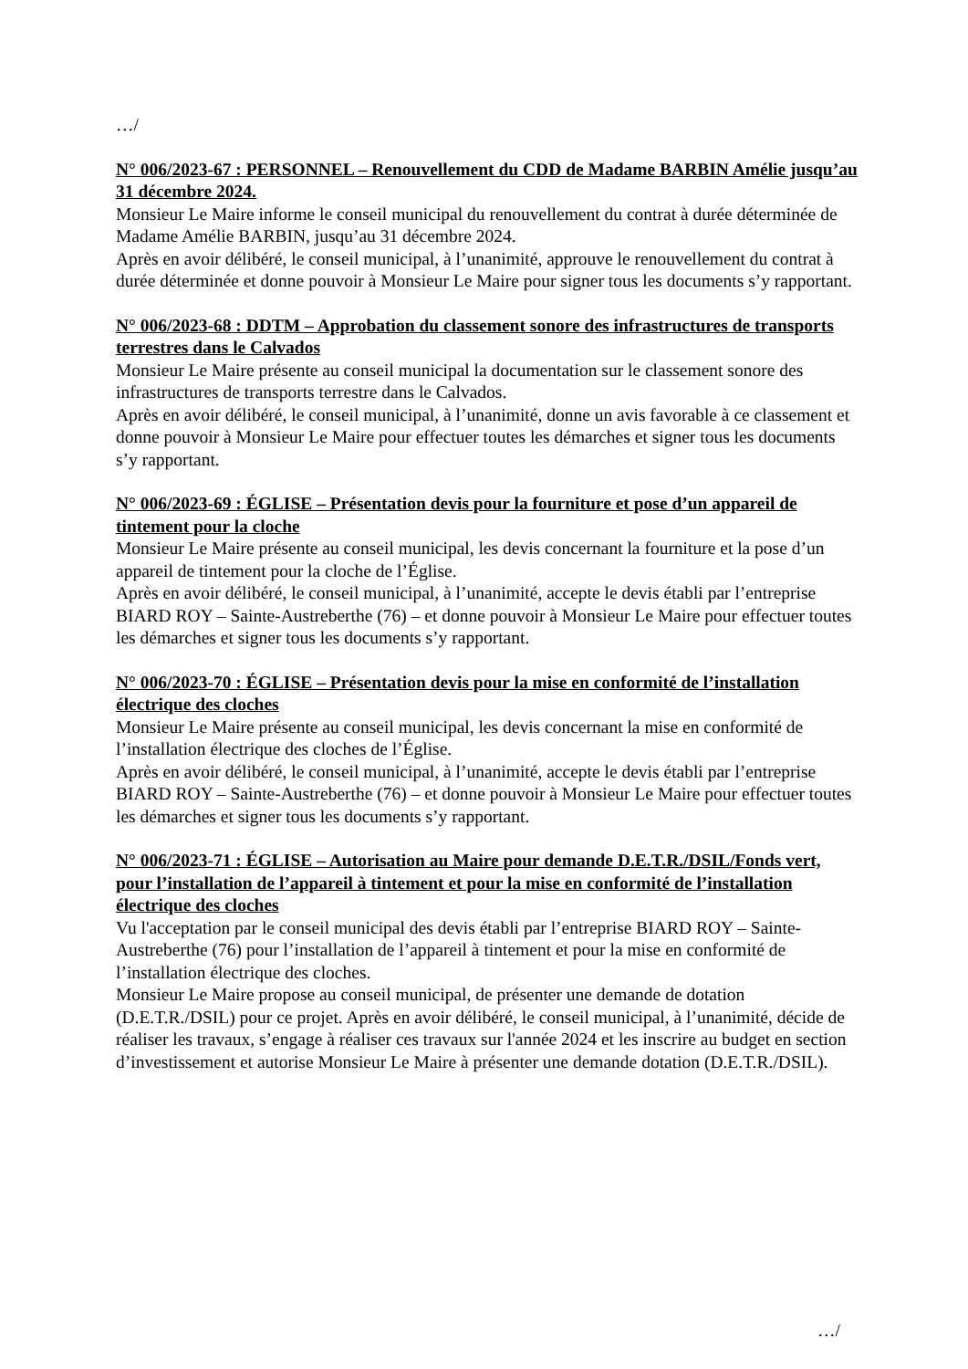…/
N° 006/2023-67 : PERSONNEL – Renouvellement du CDD de Madame BARBIN Amélie jusqu’au 31 décembre 2024.
Monsieur Le Maire informe le conseil municipal du renouvellement du contrat à durée déterminée de Madame Amélie BARBIN, jusqu’au 31 décembre 2024.
Après en avoir délibéré, le conseil municipal, à l’unanimité, approuve le renouvellement du contrat à durée déterminée et donne pouvoir à Monsieur Le Maire pour signer tous les documents s’y rapportant.
N° 006/2023-68 : DDTM – Approbation du classement sonore des infrastructures de transports terrestres dans le Calvados
Monsieur Le Maire présente au conseil municipal la documentation sur le classement sonore des infrastructures de transports terrestre dans le Calvados.
Après en avoir délibéré, le conseil municipal, à l’unanimité, donne un avis favorable à ce classement et donne pouvoir à Monsieur Le Maire pour effectuer toutes les démarches et signer tous les documents s’y rapportant.
N° 006/2023-69 : ÉGLISE – Présentation devis pour la fourniture et pose d’un appareil de tintement pour la cloche
Monsieur Le Maire présente au conseil municipal, les devis concernant la fourniture et la pose d’un appareil de tintement pour la cloche de l’Église.
Après en avoir délibéré, le conseil municipal, à l’unanimité, accepte le devis établi par l’entreprise BIARD ROY – Sainte-Austreberthe (76) – et donne pouvoir à Monsieur Le Maire pour effectuer toutes les démarches et signer tous les documents s’y rapportant.
N° 006/2023-70 : ÉGLISE – Présentation devis pour la mise en conformité de l’installation électrique des cloches
Monsieur Le Maire présente au conseil municipal, les devis concernant la mise en conformité de l’installation électrique des cloches de l’Église.
Après en avoir délibéré, le conseil municipal, à l’unanimité, accepte le devis établi par l’entreprise BIARD ROY – Sainte-Austreberthe (76) – et donne pouvoir à Monsieur Le Maire pour effectuer toutes les démarches et signer tous les documents s’y rapportant.
N° 006/2023-71 : ÉGLISE – Autorisation au Maire pour demande D.E.T.R./DSIL/Fonds vert, pour l’installation de l’appareil à tintement et pour la mise en conformité de l’installation électrique des cloches
Vu l'acceptation par le conseil municipal des devis établi par l’entreprise BIARD ROY – Sainte-Austreberthe (76) pour l’installation de l’appareil à tintement et pour la mise en conformité de l’installation électrique des cloches.
Monsieur Le Maire propose au conseil municipal, de présenter une demande de dotation (D.E.T.R./DSIL) pour ce projet. Après en avoir délibéré, le conseil municipal, à l’unanimité, décide de réaliser les travaux, s’engage à réaliser ces travaux sur l'année 2024 et les inscrire au budget en section d’investissement et autorise Monsieur Le Maire à présenter une demande dotation (D.E.T.R./DSIL).
…/